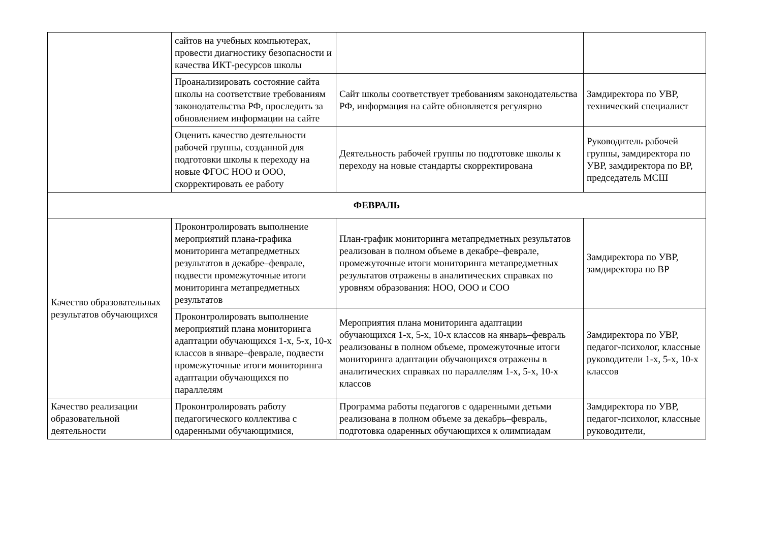| | сайтов на учебных компьютерах, провести диагностику безопасности и качества ИКТ-ресурсов школы | | |
| | Проанализировать состояние сайта школы на соответствие требованиям законодательства РФ, проследить за обновлением информации на сайте | Сайт школы соответствует требованиям законодательства РФ, информация на сайте обновляется регулярно | Замдиректора по УВР, технический специалист |
| | Оценить качество деятельности рабочей группы, созданной для подготовки школы к переходу на новые ФГОС НОО и ООО, скорректировать ее работу | Деятельность рабочей группы по подготовке школы к переходу на новые стандарты скорректирована | Руководитель рабочей группы, замдиректора по УВР, замдиректора по ВР, председатель МСШ |
| ФЕВРАЛЬ | | | |
| Качество образовательных результатов обучающихся | Проконтролировать выполнение мероприятий плана-графика мониторинга метапредметных результатов в декабре–феврале, подвести промежуточные итоги мониторинга метапредметных результатов | План-график мониторинга метапредметных результатов реализован в полном объеме в декабре–феврале, промежуточные итоги мониторинга метапредметных результатов отражены в аналитических справках по уровням образования: НОО, ООО и СОО | Замдиректора по УВР, замдиректора по ВР |
| | Проконтролировать выполнение мероприятий плана мониторинга адаптации обучающихся 1-х, 5-х, 10-х классов в январе–феврале, подвести промежуточные итоги мониторинга адаптации обучающихся по параллелям | Мероприятия плана мониторинга адаптации обучающихся 1-х, 5-х, 10-х классов на январь–февраль реализованы в полном объеме, промежуточные итоги мониторинга адаптации обучающихся отражены в аналитических справках по параллелям 1-х, 5-х, 10-х классов | Замдиректора по УВР, педагог-психолог, классные руководители 1-х, 5-х, 10-х классов |
| Качество реализации образовательной деятельности | Проконтролировать работу педагогического коллектива с одаренными обучающимися, | Программа работы педагогов с одаренными детьми реализована в полном объеме за декабрь–февраль, подготовка одаренных обучающихся к олимпиадам | Замдиректора по УВР, педагог-психолог, классные руководители, |